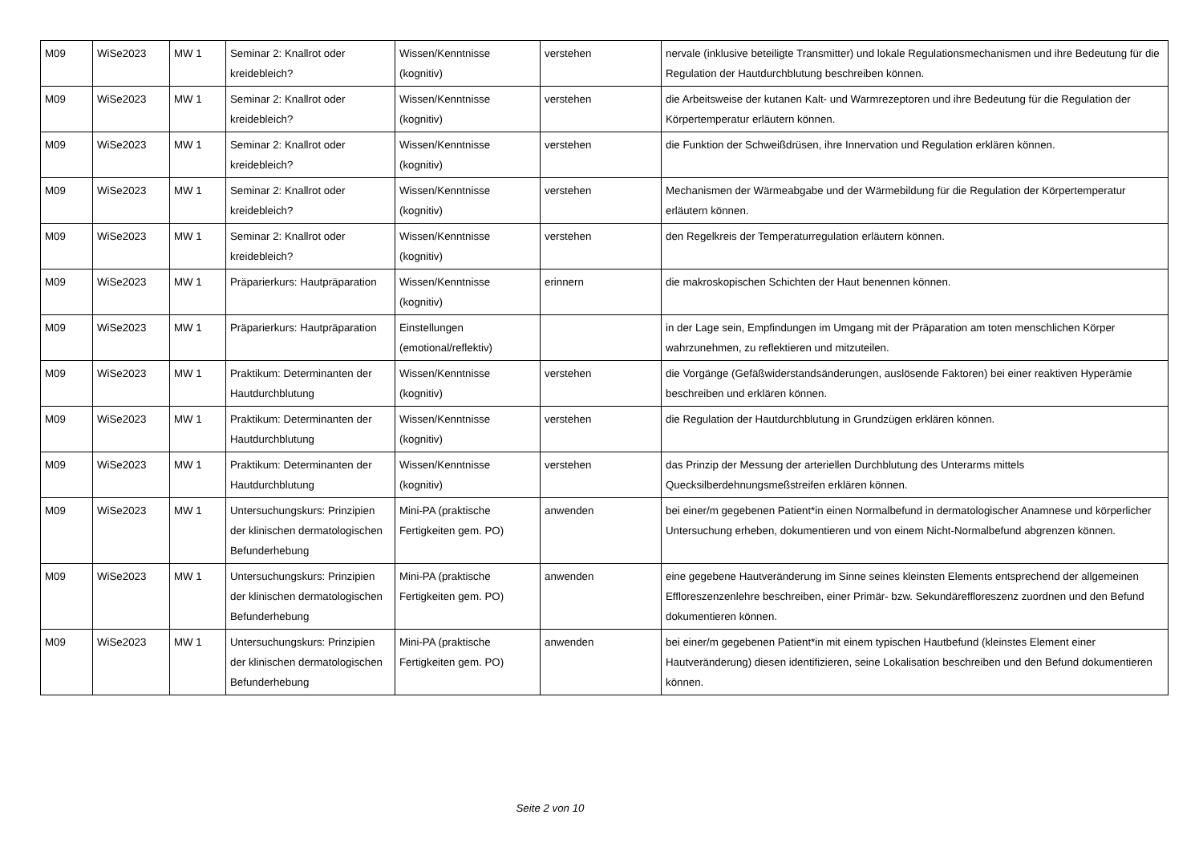| M09 | WiSe2023 | MW 1 | Seminar 2: Knallrot oder kreidebleich? | Wissen/Kenntnisse (kognitiv) | verstehen | nervale (inklusive beteiligte Transmitter) und lokale Regulationsmechanismen und ihre Bedeutung für die Regulation der Hautdurchblutung beschreiben können. |
| M09 | WiSe2023 | MW 1 | Seminar 2: Knallrot oder kreidebleich? | Wissen/Kenntnisse (kognitiv) | verstehen | die Arbeitsweise der kutanen Kalt- und Warmrezeptoren und ihre Bedeutung für die Regulation der Körpertemperatur erläutern können. |
| M09 | WiSe2023 | MW 1 | Seminar 2: Knallrot oder kreidebleich? | Wissen/Kenntnisse (kognitiv) | verstehen | die Funktion der Schweißdrüsen, ihre Innervation und Regulation erklären können. |
| M09 | WiSe2023 | MW 1 | Seminar 2: Knallrot oder kreidebleich? | Wissen/Kenntnisse (kognitiv) | verstehen | Mechanismen der Wärmeabgabe und der Wärmebildung für die Regulation der Körpertemperatur erläutern können. |
| M09 | WiSe2023 | MW 1 | Seminar 2: Knallrot oder kreidebleich? | Wissen/Kenntnisse (kognitiv) | verstehen | den Regelkreis der Temperaturregulation erläutern können. |
| M09 | WiSe2023 | MW 1 | Präparierkurs: Hautpräparation | Wissen/Kenntnisse (kognitiv) | erinnern | die makroskopischen Schichten der Haut benennen können. |
| M09 | WiSe2023 | MW 1 | Präparierkurs: Hautpräparation | Einstellungen (emotional/reflektiv) | | in der Lage sein, Empfindungen im Umgang mit der Präparation am toten menschlichen Körper wahrzunehmen, zu reflektieren und mitzuteilen. |
| M09 | WiSe2023 | MW 1 | Praktikum: Determinanten der Hautdurchblutung | Wissen/Kenntnisse (kognitiv) | verstehen | die Vorgänge (Gefäßwiderstandsänderungen, auslösende Faktoren) bei einer reaktiven Hyperämie beschreiben und erklären können. |
| M09 | WiSe2023 | MW 1 | Praktikum: Determinanten der Hautdurchblutung | Wissen/Kenntnisse (kognitiv) | verstehen | die Regulation der Hautdurchblutung in Grundzügen erklären können. |
| M09 | WiSe2023 | MW 1 | Praktikum: Determinanten der Hautdurchblutung | Wissen/Kenntnisse (kognitiv) | verstehen | das Prinzip der Messung der arteriellen Durchblutung des Unterarms mittels Quecksilberdehnungsmeßstreifen erklären können. |
| M09 | WiSe2023 | MW 1 | Untersuchungskurs: Prinzipien der klinischen dermatologischen Befunderhebung | Mini-PA (praktische Fertigkeiten gem. PO) | anwenden | bei einer/m gegebenen Patient*in einen Normalbefund in dermatologischer Anamnese und körperlicher Untersuchung erheben, dokumentieren und von einem Nicht-Normalbefund abgrenzen können. |
| M09 | WiSe2023 | MW 1 | Untersuchungskurs: Prinzipien der klinischen dermatologischen Befunderhebung | Mini-PA (praktische Fertigkeiten gem. PO) | anwenden | eine gegebene Hautveränderung im Sinne seines kleinsten Elements entsprechend der allgemeinen Effloreszenzenlehre beschreiben, einer Primär- bzw. Sekundäreffloreszenz zuordnen und den Befund dokumentieren können. |
| M09 | WiSe2023 | MW 1 | Untersuchungskurs: Prinzipien der klinischen dermatologischen Befunderhebung | Mini-PA (praktische Fertigkeiten gem. PO) | anwenden | bei einer/m gegebenen Patient*in mit einem typischen Hautbefund (kleinstes Element einer Hautveränderung) diesen identifizieren, seine Lokalisation beschreiben und den Befund dokumentieren können. |
Seite 2 von 10